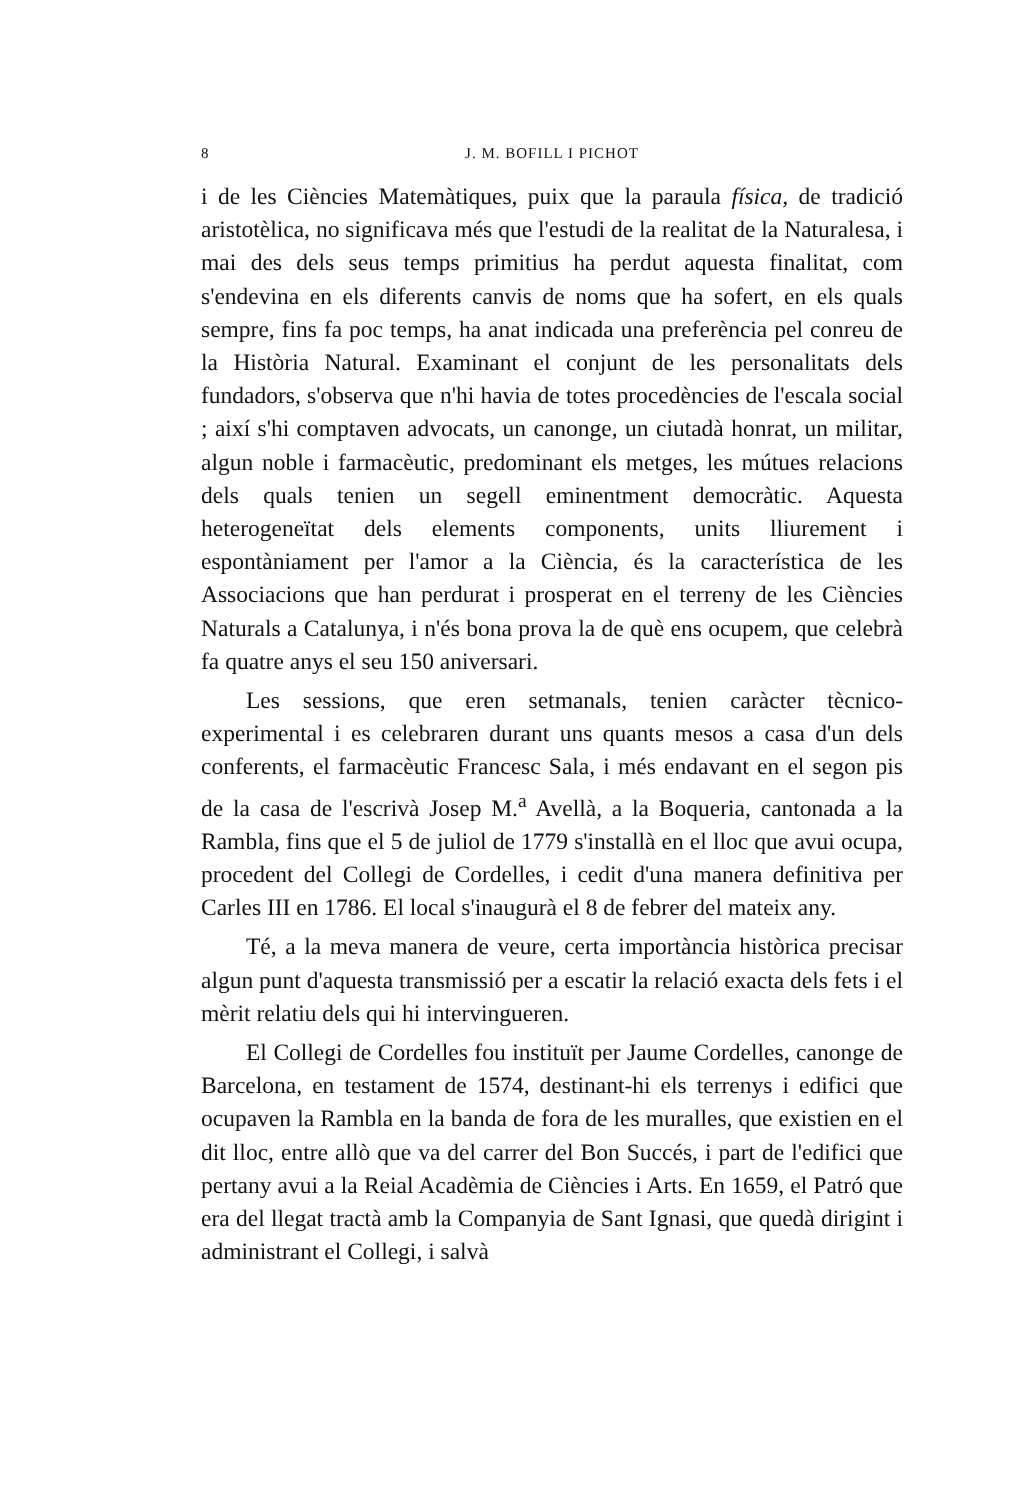8 J. M. BOFILL I PICHOT
i de les Ciències Matemàtiques, puix que la paraula física, de tradició aristotèlica, no significava més que l'estudi de la realitat de la Naturalesa, i mai des dels seus temps primitius ha perdut aquesta finalitat, com s'endevina en els diferents canvis de noms que ha sofert, en els quals sempre, fins fa poc temps, ha anat indicada una preferència pel conreu de la Història Natural. Examinant el conjunt de les personalitats dels fundadors, s'observa que n'hi havia de totes procedències de l'escala social ; així s'hi comptaven advocats, un canonge, un ciutadà honrat, un militar, algun noble i farmacèutic, predominant els metges, les mútues relacions dels quals tenien un segell eminentment democràtic. Aquesta heterogeneïtat dels elements components, units lliurement i espontàniament per l'amor a la Ciència, és la característica de les Associacions que han perdurat i prosperat en el terreny de les Ciències Naturals a Catalunya, i n'és bona prova la de què ens ocupem, que celebrà fa quatre anys el seu 150 aniversari.
Les sessions, que eren setmanals, tenien caràcter tècnico-experimental i es celebraren durant uns quants mesos a casa d'un dels conferents, el farmacèutic Francesc Sala, i més endavant en el segon pis de la casa de l'escrivà Josep M.<sup>a</sup> Avellà, a la Boqueria, cantonada a la Rambla, fins que el 5 de juliol de 1779 s'installà en el lloc que avui ocupa, procedent del Collegi de Cordelles, i cedit d'una manera definitiva per Carles III en 1786. El local s'inaugurà el 8 de febrer del mateix any.
Té, a la meva manera de veure, certa importància històrica precisar algun punt d'aquesta transmissió per a escatir la relació exacta dels fets i el mèrit relatiu dels qui hi intervingueren.
El Collegi de Cordelles fou instituït per Jaume Cordelles, canonge de Barcelona, en testament de 1574, destinant-hi els terrenys i edifici que ocupaven la Rambla en la banda de fora de les muralles, que existien en el dit lloc, entre allò que va del carrer del Bon Succés, i part de l'edifici que pertany avui a la Reial Acadèmia de Ciències i Arts. En 1659, el Patró que era del llegat tractà amb la Companyia de Sant Ignasi, que quedà dirigint i administrant el Collegi, i salvà